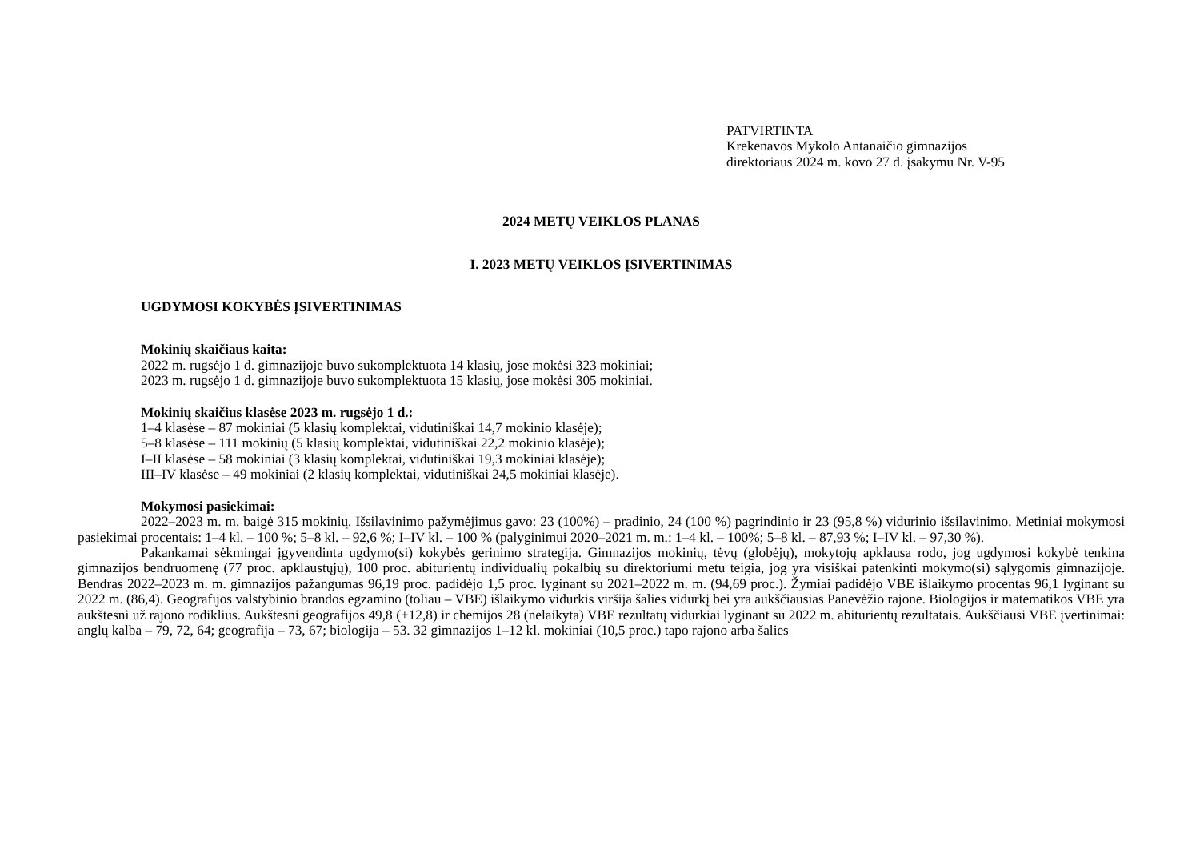PATVIRTINTA
Krekenavos Mykolo Antanaičio gimnazijos
direktoriaus 2024 m. kovo 27 d. įsakymu Nr. V-95
2024 METŲ VEIKLOS PLANAS
I. 2023 METŲ VEIKLOS ĮSIVERTINIMAS
UGDYMOSI KOKYBĖS ĮSIVERTINIMAS
Mokinių skaičiaus kaita:
2022 m. rugsėjo 1 d. gimnazijoje buvo sukomplektuota 14 klasių, jose mokėsi 323 mokiniai;
2023 m. rugsėjo 1 d. gimnazijoje buvo sukomplektuota 15 klasių, jose mokėsi 305 mokiniai.
Mokinių skaičius klasėse 2023 m. rugsėjo 1 d.:
1–4 klasėse – 87 mokiniai (5 klasių komplektai, vidutiniškai 14,7 mokinio klasėje);
5–8 klasėse – 111 mokinių (5 klasių komplektai, vidutiniškai 22,2 mokinio klasėje);
I–II klasėse – 58 mokiniai (3 klasių komplektai, vidutiniškai 19,3 mokiniai klasėje);
III–IV klasėse – 49 mokiniai (2 klasių komplektai, vidutiniškai 24,5 mokiniai klasėje).
Mokymosi pasiekimai:
2022–2023 m. m. baigė 315 mokinių. Išsilavinimo pažymėjimus gavo: 23 (100%) – pradinio, 24 (100 %) pagrindinio ir 23 (95,8 %) vidurinio išsilavinimo. Metiniai mokymosi pasiekimai procentais: 1–4 kl. – 100 %; 5–8 kl. – 92,6 %; I–IV kl. – 100 % (palyginimui 2020–2021 m. m.: 1–4 kl. – 100%; 5–8 kl. – 87,93 %; I–IV kl. – 97,30 %).
Pakankamai sėkmingai įgyvendinta ugdymo(si) kokybės gerinimo strategija. Gimnazijos mokinių, tėvų (globėjų), mokytojų apklausa rodo, jog ugdymosi kokybė tenkina gimnazijos bendruomenę (77 proc. apklaustųjų), 100 proc. abiturientų individualių pokalbių su direktoriumi metu teigia, jog yra visiškai patenkinti mokymo(si) sąlygomis gimnazijoje. Bendras 2022–2023 m. m. gimnazijos pažangumas 96,19 proc. padidėjo 1,5 proc. lyginant su 2021–2022 m. m. (94,69 proc.). Žymiai padidėjo VBE išlaikymo procentas 96,1 lyginant su 2022 m. (86,4). Geografijos valstybinio brandos egzamino (toliau – VBE) išlaikymo vidurkis viršija šalies vidurkį bei yra aukščiausias Panevėžio rajone. Biologijos ir matematikos VBE yra aukštesni už rajono rodiklius. Aukštesni geografijos 49,8 (+12,8) ir chemijos 28 (nelaikyta) VBE rezultatų vidurkiai lyginant su 2022 m. abiturientų rezultatais. Aukščiausi VBE įvertinimai: anglų kalba – 79, 72, 64; geografija – 73, 67; biologija – 53. 32 gimnazijos 1–12 kl. mokiniai (10,5 proc.) tapo rajono arba šalies